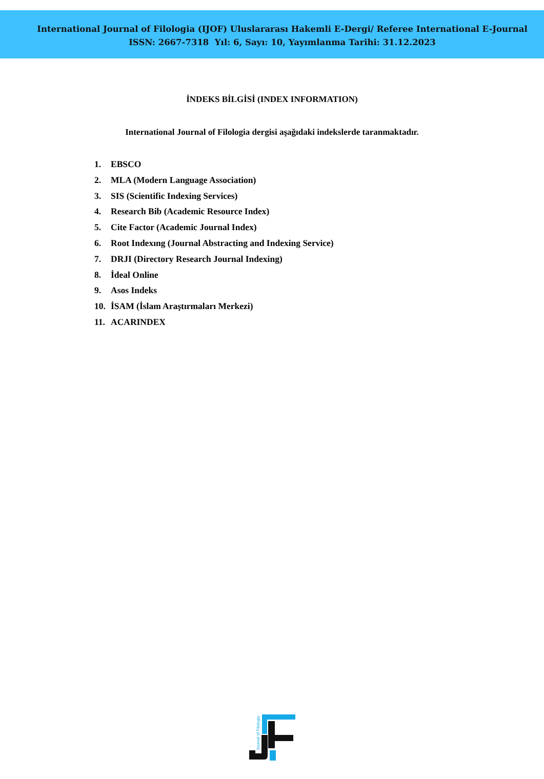International Journal of Filologia (IJOF) Uluslararası Hakemli E-Dergi/ Referee International E-Journal
ISSN: 2667-7318 Yıl: 6, Sayı: 10, Yayımlanma Tarihi: 31.12.2023
İNDEKS BİLGİSİ (INDEX INFORMATION)
International Journal of Filologia dergisi aşağıdaki indekslerde taranmaktadır.
1. EBSCO
2. MLA (Modern Language Association)
3. SIS (Scientific Indexing Services)
4. Research Bib (Academic Resource Index)
5. Cite Factor (Academic Journal Index)
6. Root Indexıng (Journal Abstracting and Indexing Service)
7. DRJI (Directory Research Journal Indexing)
8. İdeal Online
9. Asos Indeks
10. İSAM (İslam Araştırmaları Merkezi)
11. ACARINDEX
Journal of Filologia